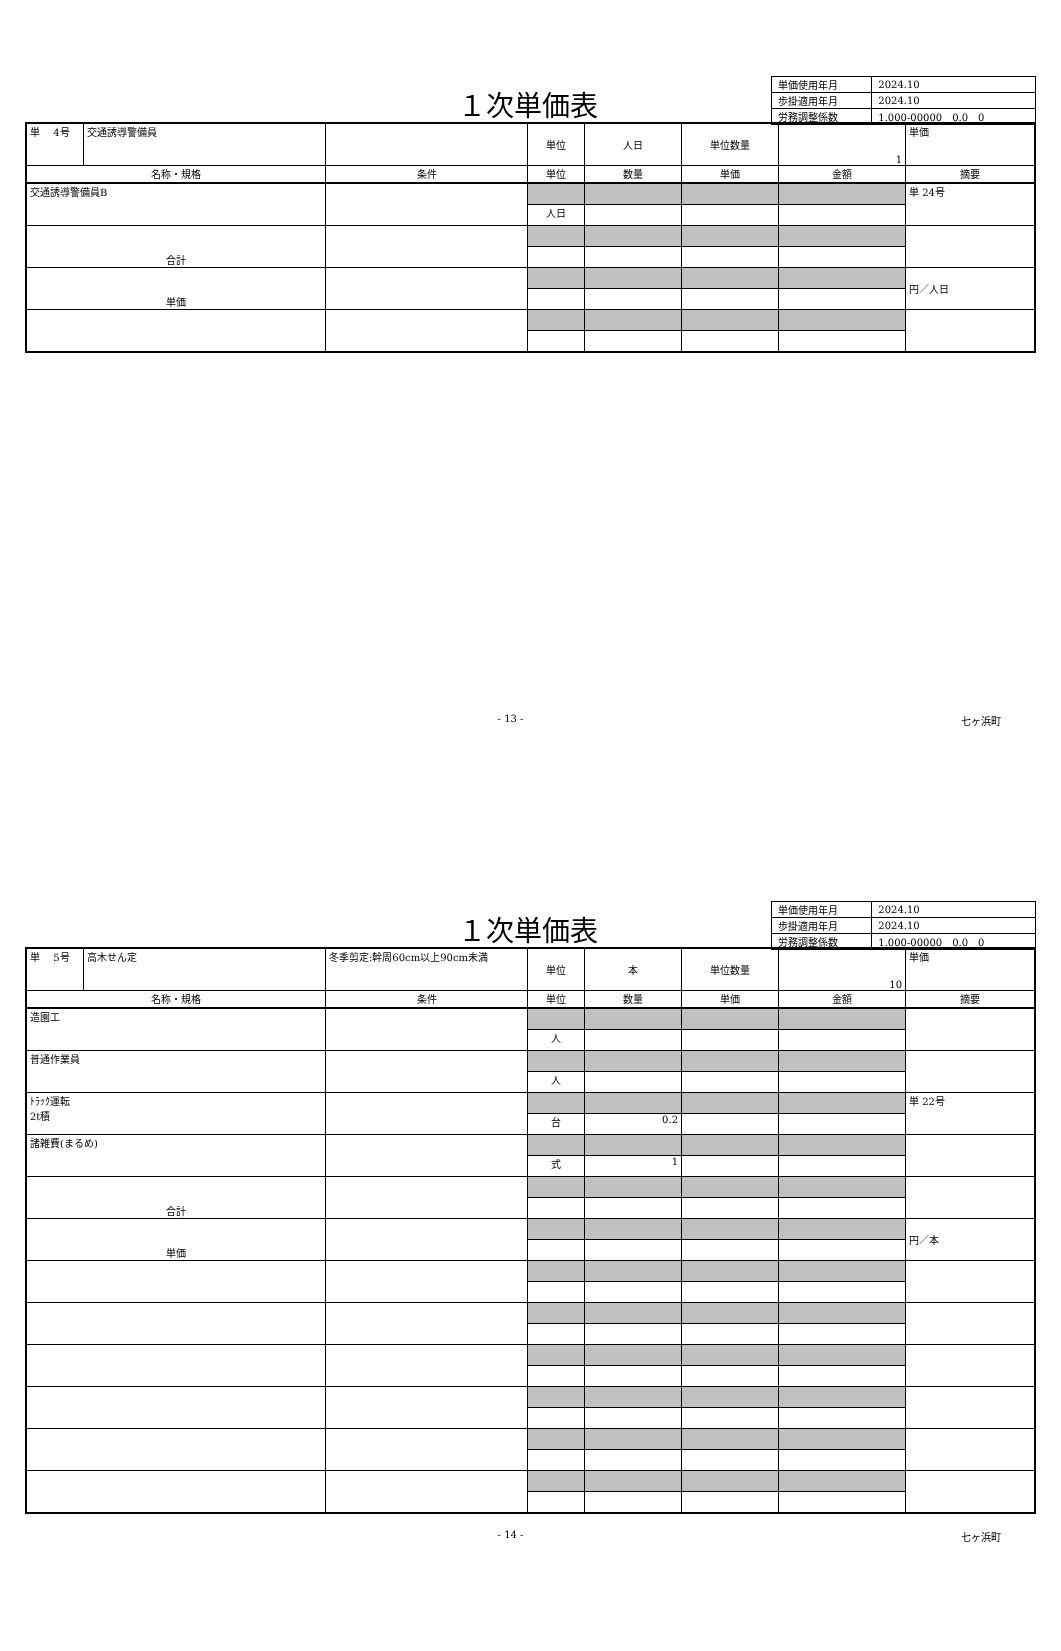１次単価表
| 単価使用年月 | 2024.10 |
| 歩掛適用年月 | 2024.10 |
| 労務調整係数 | 1.000-00000 0.0 0 |
| 単 4号 | 交通誘導警備員 | | 単位 | 人日 | 単位数量 | 1 | 単価 |
| 名称・規格 | | 条件 | 単位 | 数量 | 単価 | 金額 | 摘要 |
| 交通誘導警備員B | | | | | | | 単 24号 |
| | | | 人日 | | | | |
| 合計 | | | | | | | |
| 単価 | | | | | | | 円／人日 |
- 13 - 七ヶ浜町
１次単価表
| 単価使用年月 | 2024.10 |
| 歩掛適用年月 | 2024.10 |
| 労務調整係数 | 1.000-00000 0.0 0 |
| 単 5号 | 高木せん定 | 冬季剪定:幹周60cm以上90cm未満 | 単位 | 本 | 単位数量 | 10 | 単価 |
| 名称・規格 | | 条件 | 単位 | 数量 | 単価 | 金額 | 摘要 |
| 造園工 | | | | | | | |
| | | | 人 | | | | |
| 普通作業員 | | | | | | | |
| | | | 人 | | | | |
| ﾄﾗｯｸ運転 2t積 | | | | | | | 単 22号 |
| | | | 台 | 0.2 | | | |
| 諸雑費(まるめ) | | | | | | | |
| | | | 式 | 1 | | | |
| 合計 | | | | | | | |
| 単価 | | | | | | | 円／本 |
- 14 - 七ヶ浜町